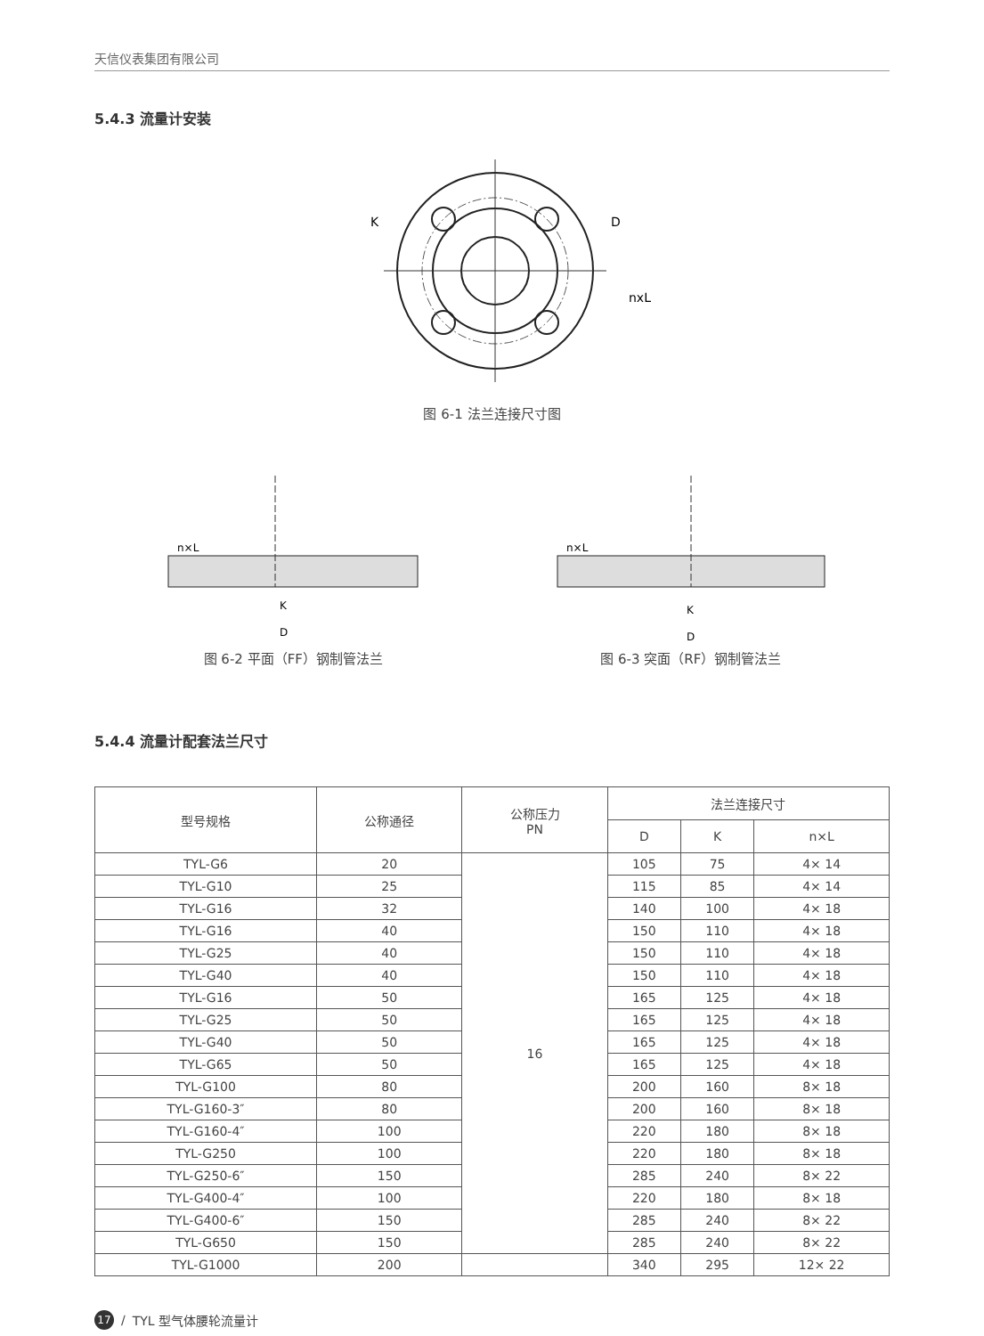天信仪表集团有限公司
5.4.3 流量计安装
K
D
nxL
图 6-1 法兰连接尺寸图
n×L
K
D
图 6-2 平面（FF）钢制管法兰
n×L
K
D
图 6-3 突面（RF）钢制管法兰
5.4.4 流量计配套法兰尺寸
| 型号规格 | 公称通径 | 公称压力 PN | 法兰连接尺寸 | | |
| --- | --- | --- | --- | --- | --- |
| | | | D | K | n×L |
| TYL-G6 | 20 | 16 | 105 | 75 | 4× 14 |
| TYL-G10 | 25 | | 115 | 85 | 4× 14 |
| TYL-G16 | 32 | | 140 | 100 | 4× 18 |
| TYL-G16 | 40 | | 150 | 110 | 4× 18 |
| TYL-G25 | 40 | | 150 | 110 | 4× 18 |
| TYL-G40 | 40 | | 150 | 110 | 4× 18 |
| TYL-G16 | 50 | | 165 | 125 | 4× 18 |
| TYL-G25 | 50 | | 165 | 125 | 4× 18 |
| TYL-G40 | 50 | | 165 | 125 | 4× 18 |
| TYL-G65 | 50 | | 165 | 125 | 4× 18 |
| TYL-G100 | 80 | | 200 | 160 | 8× 18 |
| TYL-G160-3″ | 80 | | 200 | 160 | 8× 18 |
| TYL-G160-4″ | 100 | | 220 | 180 | 8× 18 |
| TYL-G250 | 100 | | 220 | 180 | 8× 18 |
| TYL-G250-6″ | 150 | | 285 | 240 | 8× 22 |
| TYL-G400-4″ | 100 | | 220 | 180 | 8× 18 |
| TYL-G400-6″ | 150 | | 285 | 240 | 8× 22 |
| TYL-G650 | 150 | | 285 | 240 | 8× 22 |
| TYL-G1000 | 200 | | 340 | 295 | 12× 22 |
17 / TYL 型气体腰轮流量计